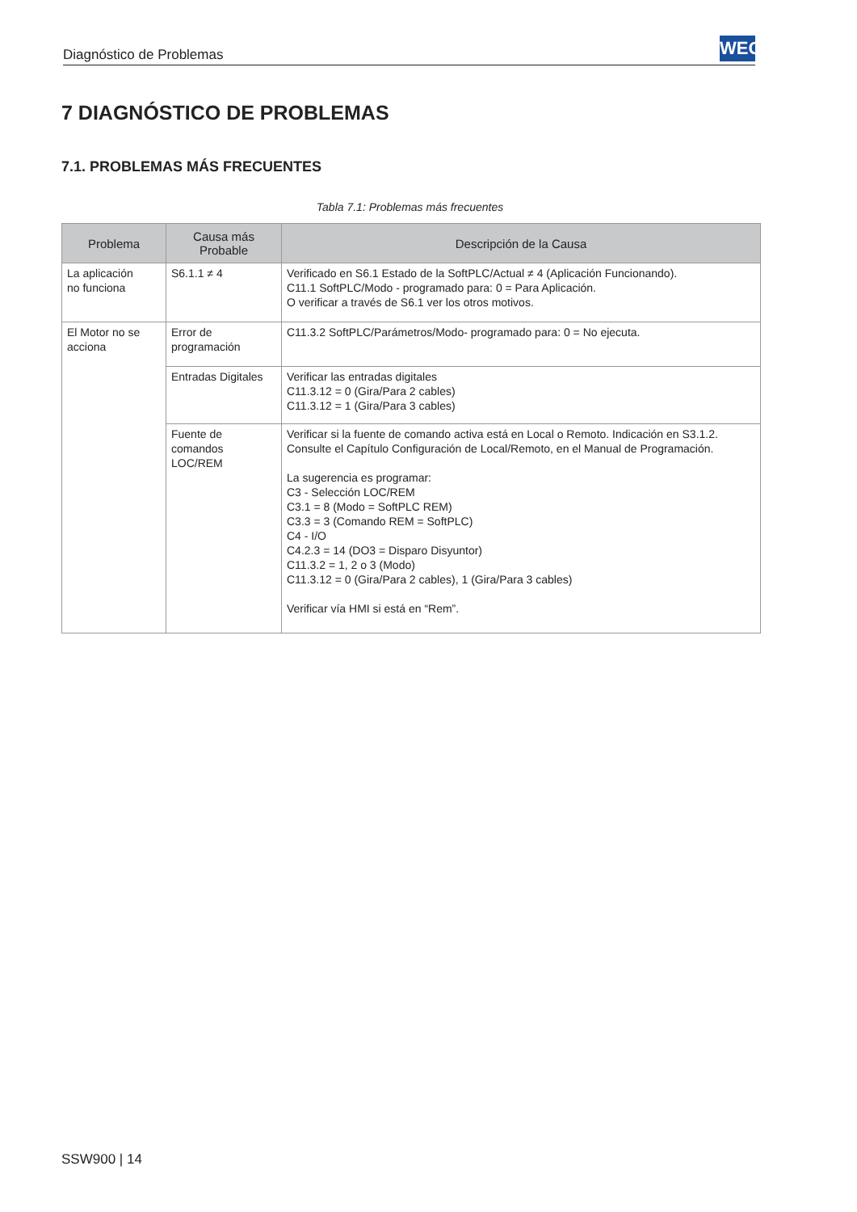Diagnóstico de Problemas
WEG
7 DIAGNÓSTICO DE PROBLEMAS
7.1. PROBLEMAS MÁS FRECUENTES
Tabla 7.1: Problemas más frecuentes
| Problema | Causa más Probable | Descripción de la Causa |
| --- | --- | --- |
| La aplicación no funciona | S6.1.1 ≠ 4 | Verificado en S6.1 Estado de la SoftPLC/Actual ≠ 4 (Aplicación Funcionando). C11.1 SoftPLC/Modo - programado para: 0 = Para Aplicación. O verificar a través de S6.1 ver los otros motivos. |
| El Motor no se acciona | Error de programación | C11.3.2 SoftPLC/Parámetros/Modo- programado para: 0 = No ejecuta. |
| | Entradas Digitales | Verificar las entradas digitales C11.3.12 = 0 (Gira/Para 2 cables) C11.3.12 = 1 (Gira/Para 3 cables) |
| | Fuente de comandos LOC/REM | Verificar si la fuente de comando activa está en Local o Remoto. Indicación en S3.1.2. Consulte el Capítulo Configuración de Local/Remoto, en el Manual de Programación. La sugerencia es programar: C3 - Selección LOC/REM C3.1 = 8 (Modo = SoftPLC REM) C3.3 = 3 (Comando REM = SoftPLC) C4 - I/O C4.2.3 = 14 (DO3 = Disparo Disyuntor) C11.3.2 = 1, 2 o 3 (Modo) C11.3.12 = 0 (Gira/Para 2 cables), 1 (Gira/Para 3 cables) Verificar vía HMI si está en “Rem”. |
SSW900 | 14